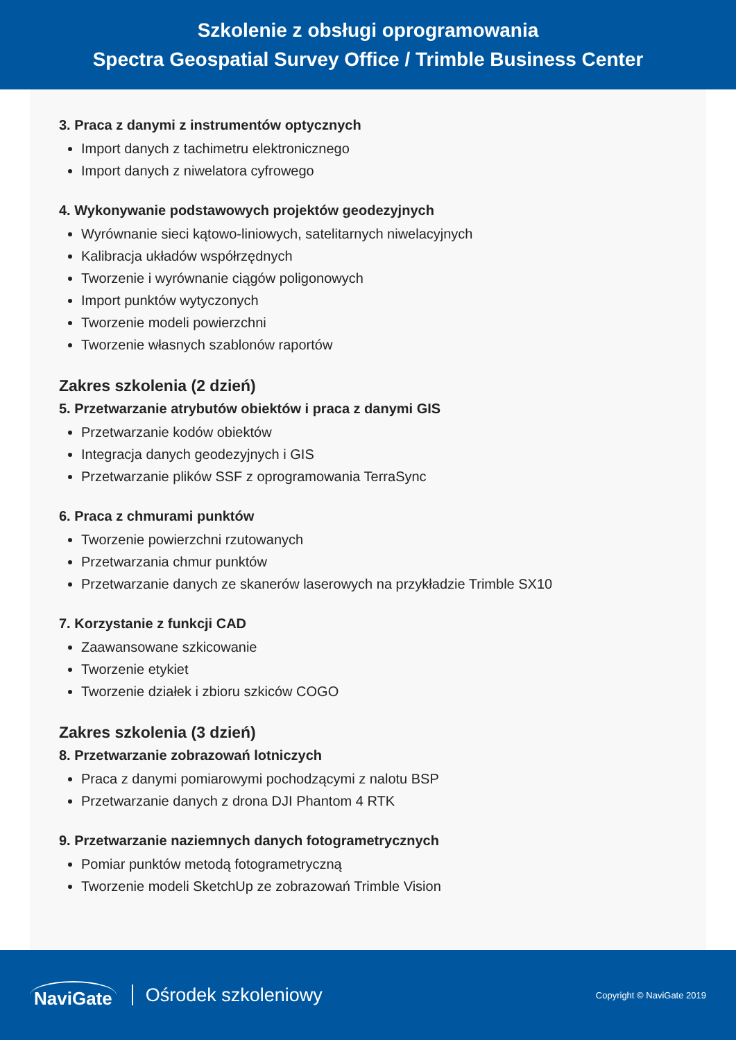Szkolenie z obsługi oprogramowania
Spectra Geospatial Survey Office / Trimble Business Center
3. Praca z danymi z instrumentów optycznych
Import danych z tachimetru elektronicznego
Import danych z niwelatora cyfrowego
4. Wykonywanie podstawowych projektów geodezyjnych
Wyrównanie sieci kątowo-liniowych, satelitarnych niwelacyjnych
Kalibracja układów współrzędnych
Tworzenie i wyrównanie ciągów poligonowych
Import punktów wytyczonych
Tworzenie modeli powierzchni
Tworzenie własnych szablonów raportów
Zakres szkolenia (2 dzień)
5. Przetwarzanie atrybutów obiektów i praca z danymi GIS
Przetwarzanie kodów obiektów
Integracja danych geodezyjnych i GIS
Przetwarzanie plików SSF z oprogramowania TerraSync
6. Praca z chmurami punktów
Tworzenie powierzchni rzutowanych
Przetwarzania chmur punktów
Przetwarzanie danych ze skanerów laserowych na przykładzie Trimble SX10
7. Korzystanie z funkcji CAD
Zaawansowane szkicowanie
Tworzenie etykiet
Tworzenie działek i zbioru szkiców COGO
Zakres szkolenia (3 dzień)
8. Przetwarzanie zobrazowań lotniczych
Praca z danymi pomiarowymi pochodzącymi z nalotu BSP
Przetwarzanie danych z drona DJI Phantom 4 RTK
9. Przetwarzanie naziemnych danych fotogrametrycznych
Pomiar punktów metodą fotogrametryczną
Tworzenie modeli SketchUp ze zobrazowań Trimble Vision
NaviGate Ośrodek szkoleniowy Copyright © NaviGate 2019